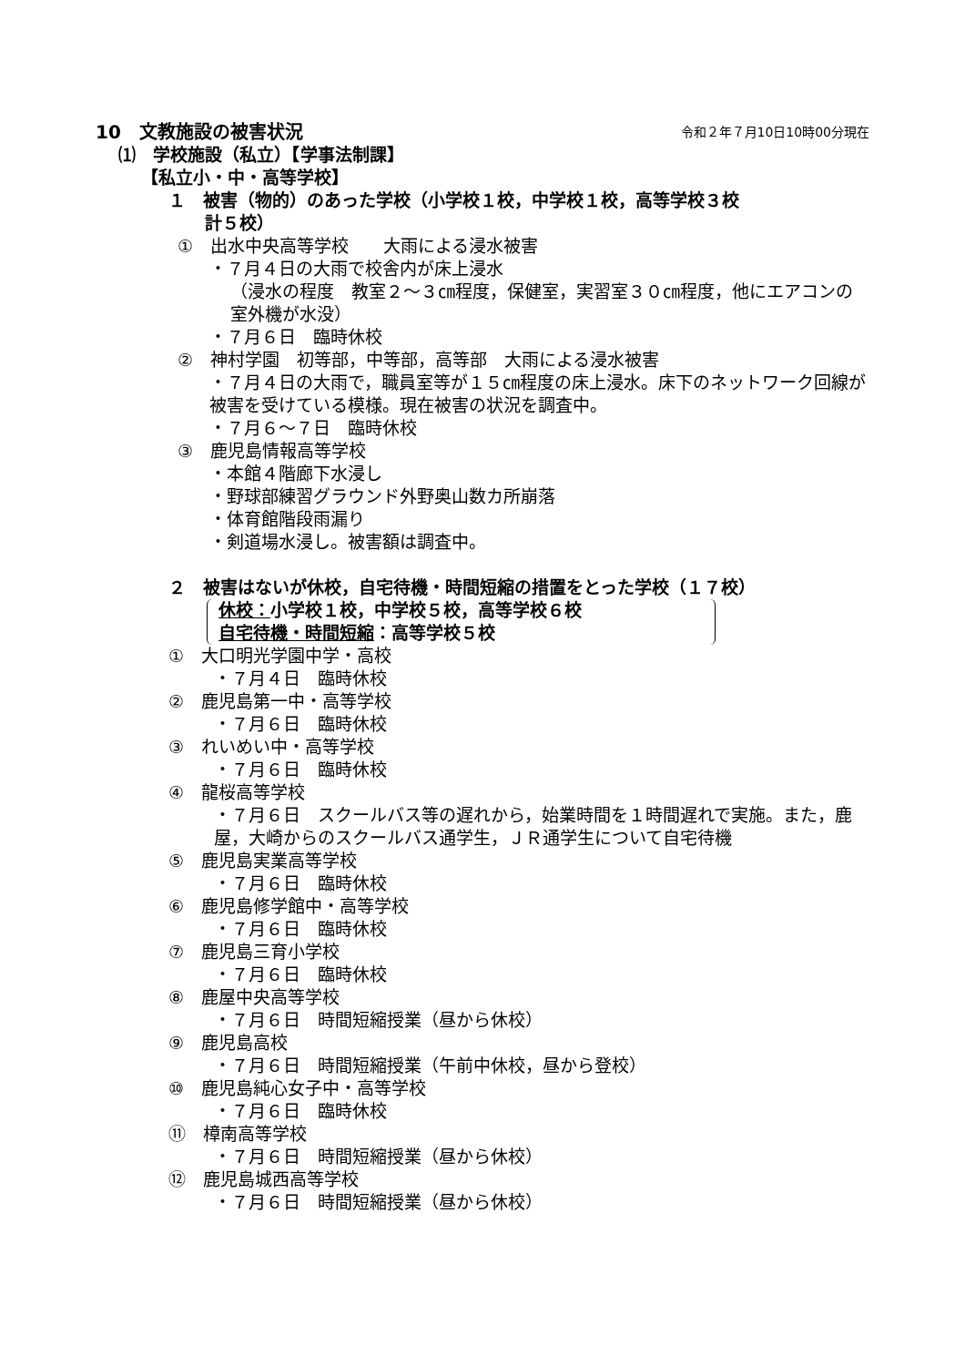10　文教施設の被害状況 令和２年７月10日10時00分現在
⑴　学校施設（私立）【学事法制課】
【私立小・中・高等学校】
１　被害（物的）のあった学校（小学校１校，中学校１校，高等学校３校
計５校）
①　出水中央高等学校　　大雨による浸水被害
・７月４日の大雨で校舎内が床上浸水
（浸水の程度　教室２～３㎝程度，保健室，実習室３０㎝程度，他にエアコンの室外機が水没）
・７月６日　臨時休校
②　神村学園　初等部，中等部，高等部　大雨による浸水被害
・７月４日の大雨で，職員室等が１５㎝程度の床上浸水。床下のネットワーク回線が被害を受けている模様。現在被害の状況を調査中。
・７月６～７日　臨時休校
③　鹿児島情報高等学校
・本館４階廊下水浸し
・野球部練習グラウンド外野奥山数カ所崩落
・体育館階段雨漏り
・剣道場水浸し。被害額は調査中。
２　被害はないが休校，自宅待機・時間短縮の措置をとった学校（１７校）
休校：小学校１校，中学校５校，高等学校６校
自宅待機・時間短縮：高等学校５校
①　大口明光学園中学・高校
・７月４日　臨時休校
②　鹿児島第一中・高等学校
・７月６日　臨時休校
③　れいめい中・高等学校
・７月６日　臨時休校
④　龍桜高等学校
・７月６日　スクールバス等の遅れから，始業時間を１時間遅れで実施。また，鹿屋，大崎からのスクールバス通学生，ＪＲ通学生について自宅待機
⑤　鹿児島実業高等学校
・７月６日　臨時休校
⑥　鹿児島修学館中・高等学校
・７月６日　臨時休校
⑦　鹿児島三育小学校
・７月６日　臨時休校
⑧　鹿屋中央高等学校
・７月６日　時間短縮授業（昼から休校）
⑨　鹿児島高校
・７月６日　時間短縮授業（午前中休校，昼から登校）
⑩　鹿児島純心女子中・高等学校
・７月６日　臨時休校
⑪　樟南高等学校
・７月６日　時間短縮授業（昼から休校）
⑫　鹿児島城西高等学校
・７月６日　時間短縮授業（昼から休校）